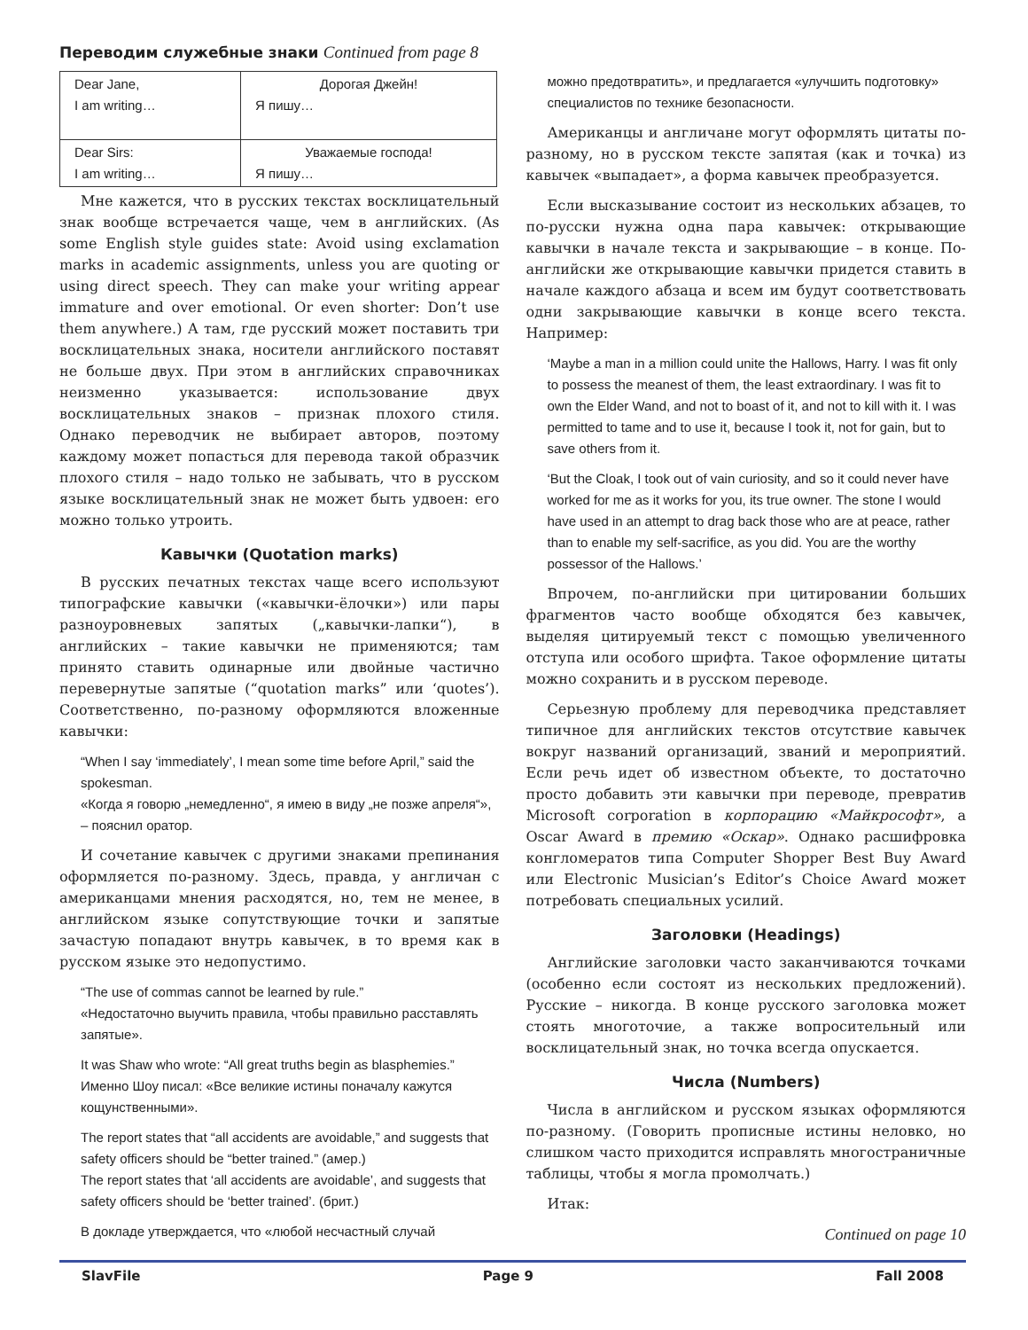Переводим служебные знаки Continued from page 8
| Dear Jane, I am writing… | Дорогая Джейн! Я пишу… |
| Dear Sirs: I am writing… | Уважаемые господа! Я пишу… |
Мне кажется, что в русских текстах восклицательный знак вообще встречается чаще, чем в английских. (As some English style guides state: Avoid using exclamation marks in academic assignments, unless you are quoting or using direct speech. They can make your writing appear immature and over emotional. Or even shorter: Don’t use them anywhere.) А там, где русский может поставить три восклицательных знака, носители английского поставят не больше двух. При этом в английских справочниках неизменно указывается: использование двух восклицательных знаков – признак плохого стиля. Однако переводчик не выбирает авторов, поэтому каждому может попасться для перевода такой образчик плохого стиля – надо только не забывать, что в русском языке восклицательный знак не может быть удвоен: его можно только утроить.
Кавычки (Quotation marks)
В русских печатных текстах чаще всего используют типографские кавычки («кавычки-ёлочки») или пары разноуровневых запятых („кавычки-лапки“), в английских – такие кавычки не применяются; там принято ставить одинарные или двойные частично перевернутые запятые (“quotation marks” или ‘quotes’). Соответственно, по-разному оформляются вложенные кавычки:
“When I say ‘immediately’, I mean some time before April,” said the spokesman.
«Когда я говорю „немедленно“, я имею в виду „не позже апреля“», – пояснил оратор.
И сочетание кавычек с другими знаками препинания оформляется по-разному. Здесь, правда, у англичан с американцами мнения расходятся, но, тем не менее, в английском языке сопутствующие точки и запятые зачастую попадают внутрь кавычек, в то время как в русском языке это недопустимо.
“The use of commas cannot be learned by rule.”
«Недостаточно выучить правила, чтобы правильно расставлять запятые».
It was Shaw who wrote: “All great truths begin as blasphemies.”
Именно Шоу писал: «Все великие истины поначалу кажутся кощунственными».
The report states that “all accidents are avoidable,” and suggests that safety officers should be “better trained.” (амер.)
The report states that ‘all accidents are avoidable’, and suggests that safety officers should be ‘better trained’. (брит.)
В докладе утверждается, что «любой несчастный случай
можно предотвратить», и предлагается «улучшить подготовку» специалистов по технике безопасности.
Американцы и англичане могут оформлять цитаты по-разному, но в русском тексте запятая (как и точка) из кавычек «выпадает», а форма кавычек преобразуется.
Если высказывание состоит из нескольких абзацев, то по-русски нужна одна пара кавычек: открывающие кавычки в начале текста и закрывающие – в конце. По-английски же открывающие кавычки придется ставить в начале каждого абзаца и всем им будут соответствовать одни закрывающие кавычки в конце всего текста. Например:
‘Maybe a man in a million could unite the Hallows, Harry. I was fit only to possess the meanest of them, the least extraordinary. I was fit to own the Elder Wand, and not to boast of it, and not to kill with it. I was permitted to tame and to use it, because I took it, not for gain, but to save others from it.
‘But the Cloak, I took out of vain curiosity, and so it could never have worked for me as it works for you, its true owner. The stone I would have used in an attempt to drag back those who are at peace, rather than to enable my self-sacrifice, as you did. You are the worthy possessor of the Hallows.’
Впрочем, по-английски при цитировании больших фрагментов часто вообще обходятся без кавычек, выделяя цитируемый текст с помощью увеличенного отступа или особого шрифта. Такое оформление цитаты можно сохранить и в русском переводе.
Серьезную проблему для переводчика представляет типичное для английских текстов отсутствие кавычек вокруг названий организаций, званий и мероприятий. Если речь идет об известном объекте, то достаточно просто добавить эти кавычки при переводе, превратив Microsoft corporation в корпорацию «Майкрософт», а Oscar Award в премию «Оскар». Однако расшифровка конгломератов типа Computer Shopper Best Buy Award или Electronic Musician’s Editor’s Choice Award может потребовать специальных усилий.
Заголовки (Headings)
Английские заголовки часто заканчиваются точками (особенно если состоят из нескольких предложений). Русские – никогда. В конце русского заголовка может стоять многоточие, а также вопросительный или восклицательный знак, но точка всегда опускается.
Числа (Numbers)
Числа в английском и русском языках оформляются по-разному. (Говорить прописные истины неловко, но слишком часто приходится исправлять многостраничные таблицы, чтобы я могла промолчать.)
Итак:
Continued on page 10
SlavFile Page 9 Fall 2008